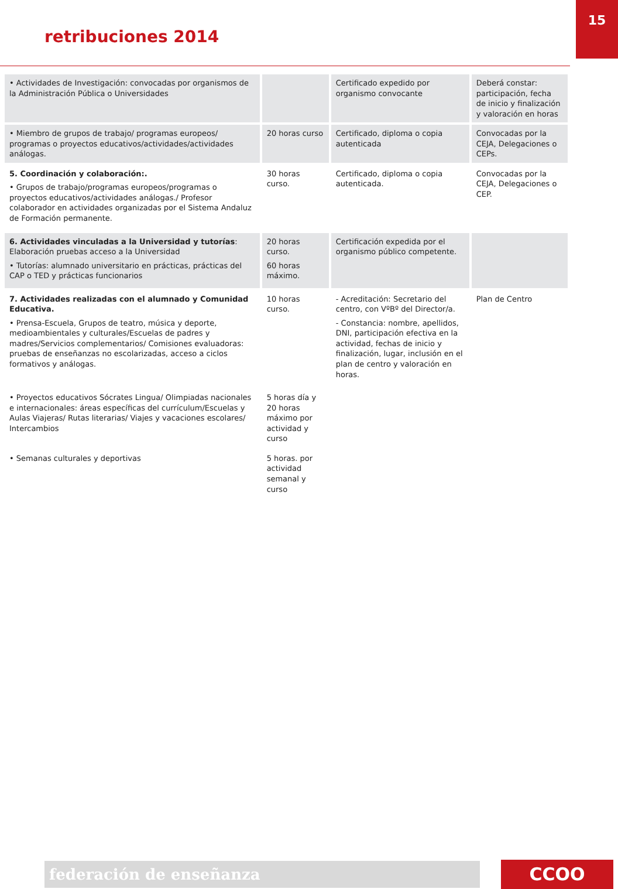15
retribuciones 2014
| • Actividades de Investigación: convocadas por organismos de la Administración Pública o Universidades | | Certificado expedido por organismo convocante | Deberá constar: participación, fecha de inicio y finalización y valoración en horas |
| • Miembro de grupos de trabajo/ programas europeos/ programas o proyectos educativos/actividades/actividades análogas. | 20 horas curso | Certificado, diploma o copia autenticada | Convocadas por la CEJA, Delegaciones o CEPs. |
| 5. Coordinación y colaboración:. • Grupos de trabajo/programas europeos/programas o proyectos educativos/actividades análogas./ Profesor colaborador en actividades organizadas por el Sistema Andaluz de Formación permanente. | 30 horas curso. | Certificado, diploma o copia autenticada. | Convocadas por la CEJA, Delegaciones o CEP. |
| 6. Actividades vinculadas a la Universidad y tutorías : Elaboración pruebas acceso a la Universidad • Tutorías: alumnado universitario en prácticas, prácticas del CAP o TED y prácticas funcionarios | 20 horas curso. 60 horas máximo. | Certificación expedida por el organismo público competente. | |
| 7. Actividades realizadas con el alumnado y Comunidad Educativa. • Prensa-Escuela, Grupos de teatro, música y deporte, medioambientales y culturales/Escuelas de padres y madres/Servicios complementarios/ Comisiones evaluadoras: pruebas de enseñanzas no escolarizadas, acceso a ciclos formativos y análogas. | 10 horas curso. | - Acreditación: Secretario del centro, con VºBº del Director/a. - Constancia: nombre, apellidos, DNI, participación efectiva en la actividad, fechas de inicio y finalización, lugar, inclusión en el plan de centro y valoración en horas. | Plan de Centro |
| • Proyectos educativos Sócrates Lingua/ Olimpiadas nacionales e internacionales: áreas específicas del currículum/Escuelas y Aulas Viajeras/ Rutas literarias/ Viajes y vacaciones escolares/ Intercambios | 5 horas día y 20 horas máximo por actividad y curso | | |
| • Semanas culturales y deportivas | 5 horas. por actividad semanal y curso | | |
federación de enseñanza CCOO